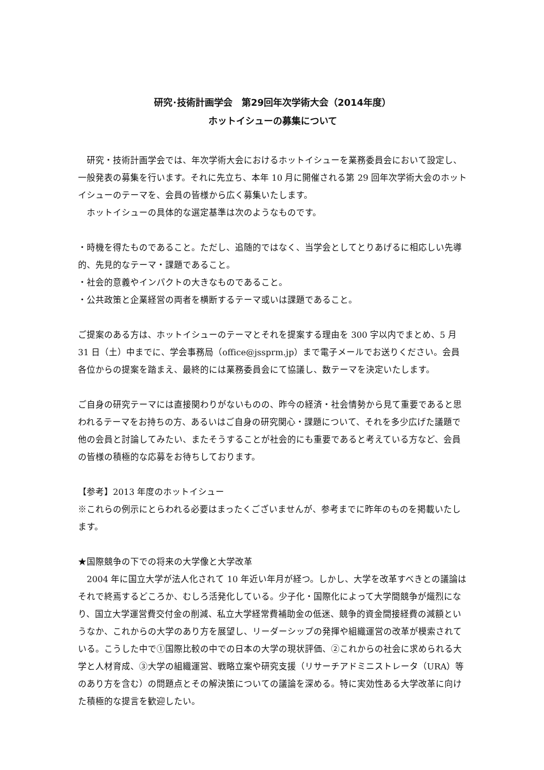研究･技術計画学会　第29回年次学術大会（2014年度）
ホットイシューの募集について
　研究・技術計画学会では、年次学術大会におけるホットイシューを業務委員会において設定し、一般発表の募集を行います。それに先立ち、本年 10 月に開催される第 29 回年次学術大会のホットイシューのテーマを、会員の皆様から広く募集いたします。
　ホットイシューの具体的な選定基準は次のようなものです。
・時機を得たものであること。ただし、追随的ではなく、当学会としてとりあげるに相応しい先導的、先見的なテーマ・課題であること。
・社会的意義やインパクトの大きなものであること。
・公共政策と企業経営の両者を横断するテーマ或いは課題であること。
ご提案のある方は、ホットイシューのテーマとそれを提案する理由を 300 字以内でまとめ、5 月 31 日（土）中までに、学会事務局（office@jssprm.jp）まで電子メールでお送りください。会員各位からの提案を踏まえ、最終的には業務委員会にて協議し、数テーマを決定いたします。
ご自身の研究テーマには直接関わりがないものの、昨今の経済・社会情勢から見て重要であると思われるテーマをお持ちの方、あるいはご自身の研究関心・課題について、それを多少広げた議題で他の会員と討論してみたい、またそうすることが社会的にも重要であると考えている方など、会員の皆様の積極的な応募をお待ちしております。
【参考】2013 年度のホットイシュー
※これらの例示にとらわれる必要はまったくございませんが、参考までに昨年のものを掲載いたします。
★国際競争の下での将来の大学像と大学改革
　2004 年に国立大学が法人化されて 10 年近い年月が経つ。しかし、大学を改革すべきとの議論はそれで終焉するどころか、むしろ活発化している。少子化・国際化によって大学間競争が熾烈になり、国立大学運営費交付金の削減、私立大学経常費補助金の低迷、競争的資金間接経費の減額というなか、これからの大学のあり方を展望し、リーダーシップの発揮や組織運営の改革が模索されている。こうした中で①国際比較の中での日本の大学の現状評価、②これからの社会に求められる大学と人材育成、③大学の組織運営、戦略立案や研究支援（リサーチアドミニストレータ（URA）等のあり方を含む）の問題点とその解決策についての議論を深める。特に実効性ある大学改革に向けた積極的な提言を歓迎したい。